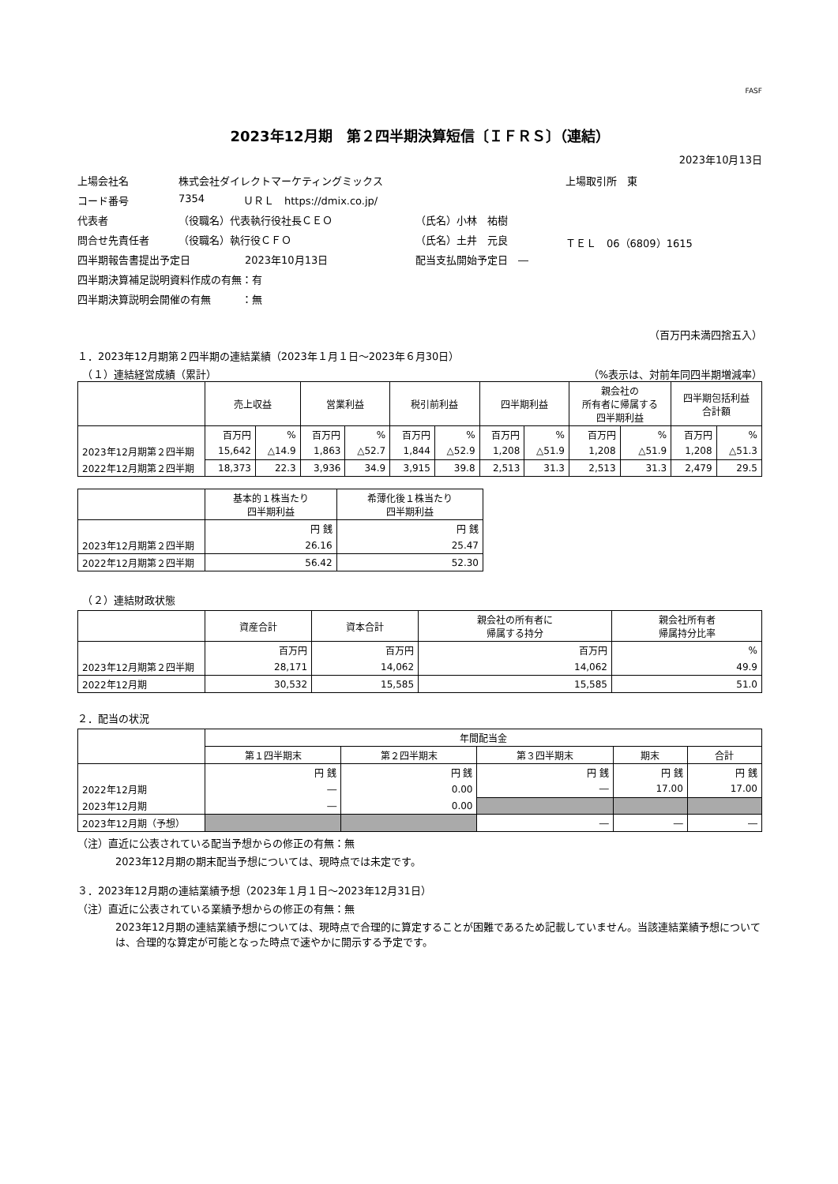FASF
2023年12月期　第２四半期決算短信〔ＩＦＲＳ〕（連結）
2023年10月13日
上場会社名 株式会社ダイレクトマーケティングミックス 上場取引所　東
コード番号 7354 ＵＲＬ　https://dmix.co.jp/
代表者 （役職名）代表執行役社長ＣＥＯ （氏名）小林　祐樹
問合せ先責任者 （役職名）執行役ＣＦＯ （氏名）土井　元良 ＴＥＬ　06（6809）1615
四半期報告書提出予定日 2023年10月13日 配当支払開始予定日　―
四半期決算補足説明資料作成の有無：有
四半期決算説明会開催の有無　　　：無
（百万円未満四捨五入）
１．2023年12月期第２四半期の連結業績（2023年１月１日～2023年６月30日）
　（１）連結経営成績（累計） （%表示は、対前年同四半期増減率）
| | 売上収益 | | 営業利益 | | 税引前利益 | | 四半期利益 | | 親会社の 所有者に帰属する 四半期利益 | | 四半期包括利益 合計額 | |
| | 百万円 | % | 百万円 | % | 百万円 | % | 百万円 | % | 百万円 | % | 百万円 | % |
| 2023年12月期第２四半期 | 15,642 | △14.9 | 1,863 | △52.7 | 1,844 | △52.9 | 1,208 | △51.9 | 1,208 | △51.9 | 1,208 | △51.3 |
| 2022年12月期第２四半期 | 18,373 | 22.3 | 3,936 | 34.9 | 3,915 | 39.8 | 2,513 | 31.3 | 2,513 | 31.3 | 2,479 | 29.5 |
| | 基本的１株当たり 四半期利益 | 希薄化後１株当たり 四半期利益 |
| | 円 銭 | 円 銭 |
| 2023年12月期第２四半期 | 26.16 | 25.47 |
| 2022年12月期第２四半期 | 56.42 | 52.30 |
　（２）連結財政状態
| | 資産合計 | 資本合計 | 親会社の所有者に 帰属する持分 | 親会社所有者 帰属持分比率 |
| | 百万円 | 百万円 | 百万円 | % |
| 2023年12月期第２四半期 | 28,171 | 14,062 | 14,062 | 49.9 |
| 2022年12月期 | 30,532 | 15,585 | 15,585 | 51.0 |
２．配当の状況
| | 年間配当金 | | | | |
| | 第１四半期末 | 第２四半期末 | 第３四半期末 | 期末 | 合計 |
| | 円 銭 | 円 銭 | 円 銭 | 円 銭 | 円 銭 |
| 2022年12月期 | ― | 0.00 | ― | 17.00 | 17.00 |
| 2023年12月期 | ― | 0.00 | | | |
| 2023年12月期（予想） | | | ― | ― | ― |
（注）直近に公表されている配当予想からの修正の有無：無
2023年12月期の期末配当予想については、現時点では未定です。
３．2023年12月期の連結業績予想（2023年１月１日～2023年12月31日）
（注）直近に公表されている業績予想からの修正の有無：無
2023年12月期の連結業績予想については、現時点で合理的に算定することが困難であるため記載していません。当該連結業績予想については、合理的な算定が可能となった時点で速やかに開示する予定です。